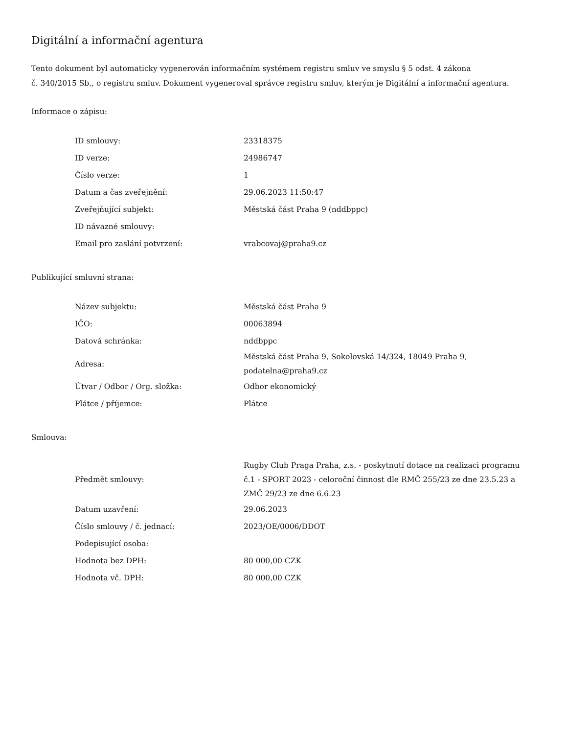Digitální a informační agentura
Tento dokument byl automaticky vygenerován informačním systémem registru smluv ve smyslu § 5 odst. 4 zákona
č. 340/2015 Sb., o registru smluv. Dokument vygeneroval správce registru smluv, kterým je Digitální a informační agentura.
Informace o zápisu:
| ID smlouvy: | 23318375 |
| ID verze: | 24986747 |
| Číslo verze: | 1 |
| Datum a čas zveřejnění: | 29.06.2023 11:50:47 |
| Zveřejňující subjekt: | Městská část Praha 9 (nddbppc) |
| ID návazné smlouvy: | |
| Email pro zaslání potvrzení: | vrabcovaj@praha9.cz |
Publikující smluvní strana:
| Název subjektu: | Městská část Praha 9 |
| IČO: | 00063894 |
| Datová schránka: | nddbppc |
| Adresa: | Městská část Praha 9, Sokolovská 14/324, 18049 Praha 9, podatelna@praha9.cz |
| Útvar / Odbor / Org. složka: | Odbor ekonomický |
| Plátce / příjemce: | Plátce |
Smlouva:
| Předmět smlouvy: | Rugby Club Praga Praha, z.s. - poskytnutí dotace na realizaci programu č.1 - SPORT 2023 - celoroční činnost dle RMČ 255/23 ze dne 23.5.23 a ZMČ 29/23 ze dne 6.6.23 |
| Datum uzavření: | 29.06.2023 |
| Číslo smlouvy / č. jednací: | 2023/OE/0006/DDOT |
| Podepisující osoba: | |
| Hodnota bez DPH: | 80 000,00 CZK |
| Hodnota vč. DPH: | 80 000,00 CZK |